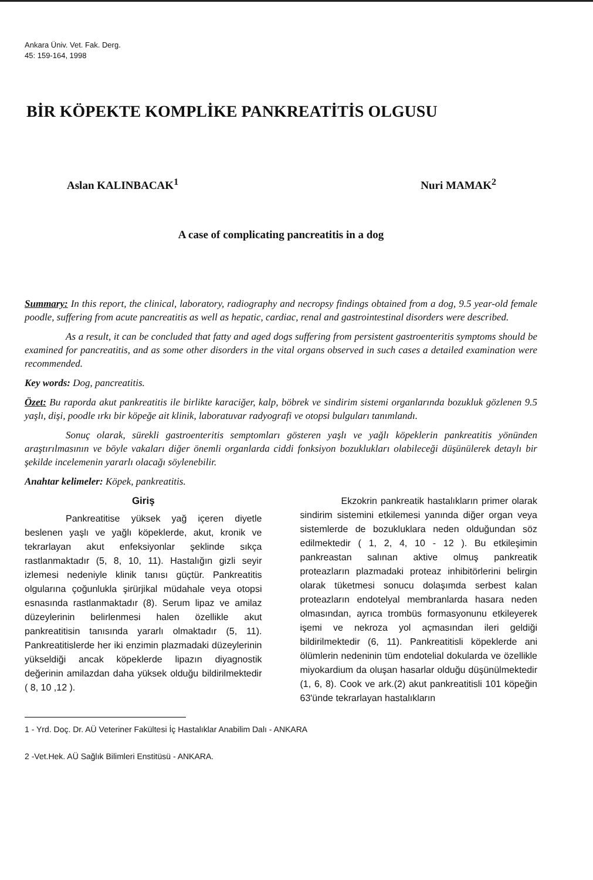Ankara Üniv. Vet. Fak. Derg.
45: 159-164, 1998
BİR KÖPEKTE KOMPLİKE PANKREATİTİS OLGUSU
Aslan KALINBACAK<sup>1</sup> Nuri MAMAK<sup>2</sup>
A case of complicating pancreatitis in a dog
Summary: In this report, the clinical, laboratory, radiography and necropsy findings obtained from a dog, 9.5 year-old female poodle, suffering from acute pancreatitis as well as hepatic, cardiac, renal and gastrointestinal disorders were described.
As a result, it can be concluded that fatty and aged dogs suffering from persistent gastroenteritis symptoms should be examined for pancreatitis, and as some other disorders in the vital organs observed in such cases a detailed examination were recommended.
Key words: Dog, pancreatitis.
Özet: Bu raporda akut pankreatitis ile birlikte karaciğer, kalp, böbrek ve sindirim sistemi organlarında bozukluk gözlenen 9.5 yaşlı, dişi, poodle ırkı bir köpeğe ait klinik, laboratuvar radyografi ve otopsi bulguları tanımlandı.
Sonuç olarak, sürekli gastroenteritis semptomları gösteren yaşlı ve yağlı köpeklerin pankreatitis yönünden araştırılmasının ve böyle vakaları diğer önemli organlarda ciddi fonksiyon bozuklukları olabileceği düşünülerek detaylı bir şekilde incelemenin yararlı olacağı söylenebilir.
Anahtar kelimeler: Köpek, pankreatitis.
Giriş
Pankreatitise yüksek yağ içeren diyetle beslenen yaşlı ve yağlı köpeklerde, akut, kronik ve tekrarlayan akut enfeksiyonlar şeklinde sıkça rastlanmaktadır (5, 8, 10, 11). Hastalığın gizli seyir izlemesi nedeniyle klinik tanısı güçtür. Pankreatitis olgularına çoğunlukla şirürjikal müdahale veya otopsi esnasında rastlanmaktadır (8). Serum lipaz ve amilaz düzeylerinin belirlenmesi halen özellikle akut pankreatitisin tanısında yararlı olmaktadır (5, 11). Pankreatitislerde her iki enzimin plazmadaki düzeylerinin yükseldiği ancak köpeklerde lipazın diyagnostik değerinin amilazdan daha yüksek olduğu bildirilmektedir ( 8, 10 ,12 ).
Ekzokrin pankreatik hastalıkların primer olarak sindirim sistemini etkilemesi yanında diğer organ veya sistemlerde de bozukluklara neden olduğundan söz edilmektedir ( 1, 2, 4, 10 - 12 ). Bu etkileşimin pankreastan salınan aktive olmuş pankreatik proteazların plazmadaki proteaz inhibitörlerini belirgin olarak tüketmesi sonucu dolaşımda serbest kalan proteazların endotelyal membranlarda hasara neden olmasından, ayrıca trombüs formasyonunu etkileyerek işemi ve nekroza yol açmasından ileri geldiği bildirilmektedir (6, 11). Pankreatitisli köpeklerde ani ölümlerin nedeninin tüm endotelial dokularda ve özellikle miyokardium da oluşan hasarlar olduğu düşünülmektedir (1, 6, 8). Cook ve ark.(2) akut pankreatitisli 101 köpeğin 63'ünde tekrarlayan hastalıkların
1 - Yrd. Doç. Dr. AÜ Veteriner Fakültesi İç Hastalıklar Anabilim Dalı - ANKARA
2 -Vet.Hek. AÜ Sağlık Bilimleri Enstitüsü - ANKARA.